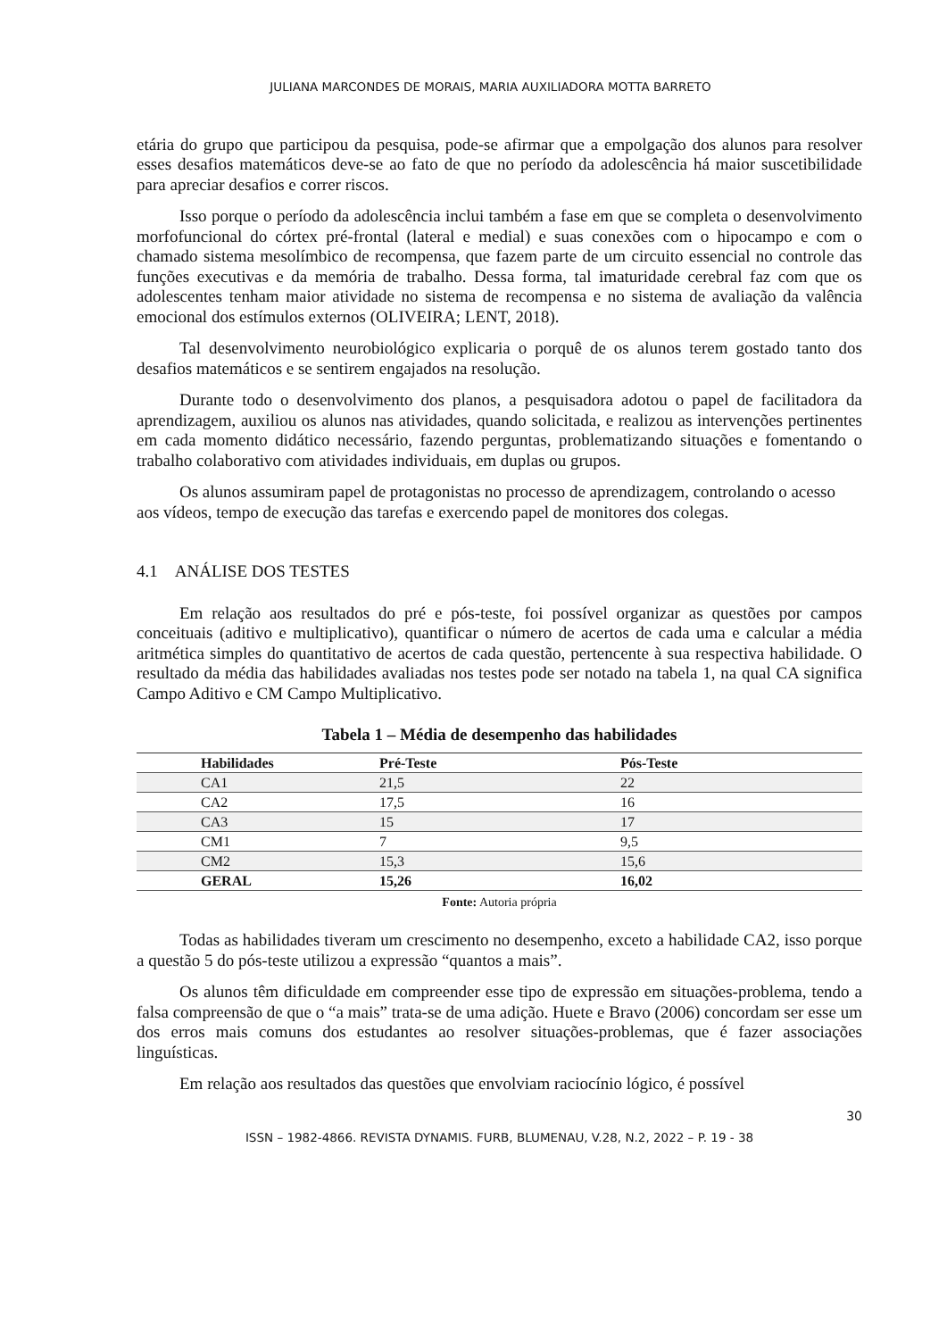JULIANA MARCONDES DE MORAIS, MARIA AUXILIADORA MOTTA BARRETO
etária do grupo que participou da pesquisa, pode-se afirmar que a empolgação dos alunos para resolver esses desafios matemáticos deve-se ao fato de que no período da adolescência há maior suscetibilidade para apreciar desafios e correr riscos.
Isso porque o período da adolescência inclui também a fase em que se completa o desenvolvimento morfofuncional do córtex pré-frontal (lateral e medial) e suas conexões com o hipocampo e com o chamado sistema mesolímbico de recompensa, que fazem parte de um circuito essencial no controle das funções executivas e da memória de trabalho. Dessa forma, tal imaturidade cerebral faz com que os adolescentes tenham maior atividade no sistema de recompensa e no sistema de avaliação da valência emocional dos estímulos externos (OLIVEIRA; LENT, 2018).
Tal desenvolvimento neurobiológico explicaria o porquê de os alunos terem gostado tanto dos desafios matemáticos e se sentirem engajados na resolução.
Durante todo o desenvolvimento dos planos, a pesquisadora adotou o papel de facilitadora da aprendizagem, auxiliou os alunos nas atividades, quando solicitada, e realizou as intervenções pertinentes em cada momento didático necessário, fazendo perguntas, problematizando situações e fomentando o trabalho colaborativo com atividades individuais, em duplas ou grupos.
Os alunos assumiram papel de protagonistas no processo de aprendizagem, controlando o acesso aos vídeos, tempo de execução das tarefas e exercendo papel de monitores dos colegas.
4.1 ANÁLISE DOS TESTES
Em relação aos resultados do pré e pós-teste, foi possível organizar as questões por campos conceituais (aditivo e multiplicativo), quantificar o número de acertos de cada uma e calcular a média aritmética simples do quantitativo de acertos de cada questão, pertencente à sua respectiva habilidade. O resultado da média das habilidades avaliadas nos testes pode ser notado na tabela 1, na qual CA significa Campo Aditivo e CM Campo Multiplicativo.
Tabela 1 – Média de desempenho das habilidades
| Habilidades | Pré-Teste | Pós-Teste |
| --- | --- | --- |
| CA1 | 21,5 | 22 |
| CA2 | 17,5 | 16 |
| CA3 | 15 | 17 |
| CM1 | 7 | 9,5 |
| CM2 | 15,3 | 15,6 |
| GERAL | 15,26 | 16,02 |
Fonte: Autoria própria
Todas as habilidades tiveram um crescimento no desempenho, exceto a habilidade CA2, isso porque a questão 5 do pós-teste utilizou a expressão “quantos a mais”.
Os alunos têm dificuldade em compreender esse tipo de expressão em situações-problema, tendo a falsa compreensão de que o “a mais” trata-se de uma adição. Huete e Bravo (2006) concordam ser esse um dos erros mais comuns dos estudantes ao resolver situações-problemas, que é fazer associações linguísticas.
Em relação aos resultados das questões que envolviam raciocínio lógico, é possível
30
ISSN – 1982-4866. REVISTA DYNAMIS. FURB, BLUMENAU, V.28, N.2, 2022 – P. 19 - 38